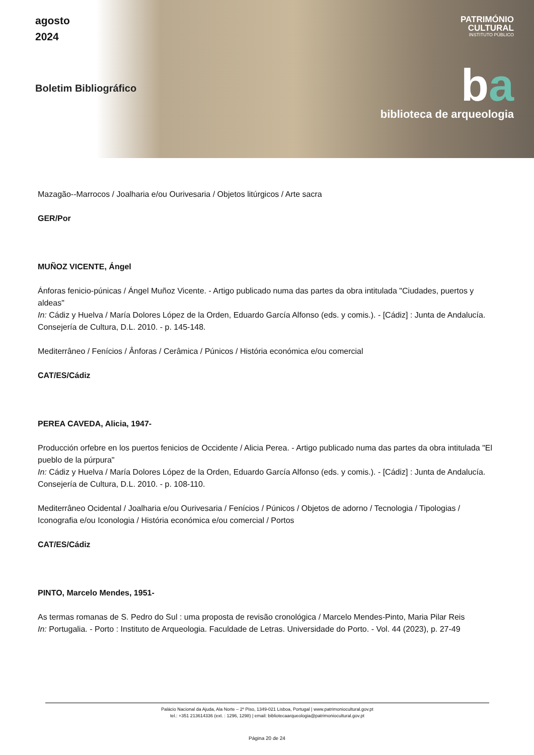agosto
2024
Boletim Bibliográfico
PATRIMÓNIO
CULTURAL
INSTITUTO PÚBLICO
ba
biblioteca de arqueologia
Mazagão--Marrocos / Joalharia e/ou Ourivesaria / Objetos litúrgicos / Arte sacra
GER/Por
MUÑOZ VICENTE, Ángel
Ánforas fenicio-púnicas / Ángel Muñoz Vicente. - Artigo publicado numa das partes da obra intitulada "Ciudades, puertos y aldeas"
In: Cádiz y Huelva / María Dolores López de la Orden, Eduardo García Alfonso (eds. y comis.). - [Cádiz] : Junta de Andalucía. Consejería de Cultura, D.L. 2010. - p. 145-148.
Mediterrâneo / Fenícios / Ânforas / Cerâmica / Púnicos / História económica e/ou comercial
CAT/ES/Cádiz
PEREA CAVEDA, Alicia, 1947-
Producción orfebre en los puertos fenicios de Occidente / Alicia Perea. - Artigo publicado numa das partes da obra intitulada "El pueblo de la púrpura"
In: Cádiz y Huelva / María Dolores López de la Orden, Eduardo García Alfonso (eds. y comis.). - [Cádiz] : Junta de Andalucía. Consejería de Cultura, D.L. 2010. - p. 108-110.
Mediterrâneo Ocidental / Joalharia e/ou Ourivesaria / Fenícios / Púnicos / Objetos de adorno / Tecnologia / Tipologias / Iconografia e/ou Iconologia / História económica e/ou comercial / Portos
CAT/ES/Cádiz
PINTO, Marcelo Mendes, 1951-
As termas romanas de S. Pedro do Sul : uma proposta de revisão cronológica / Marcelo Mendes-Pinto, Maria Pilar Reis
In: Portugalia. - Porto : Instituto de Arqueologia. Faculdade de Letras. Universidade do Porto. - Vol. 44 (2023), p. 27-49
Palácio Nacional da Ajuda, Ala Norte – 2º Piso, 1349-021 Lisboa, Portugal | www.patrimoniocultural.gov.pt
tel.: +351 213614336 (ext. : 1296, 1298) | email: bibliotecaarqueologia@patrimoniocultural.gov.pt
Página 20 de 24